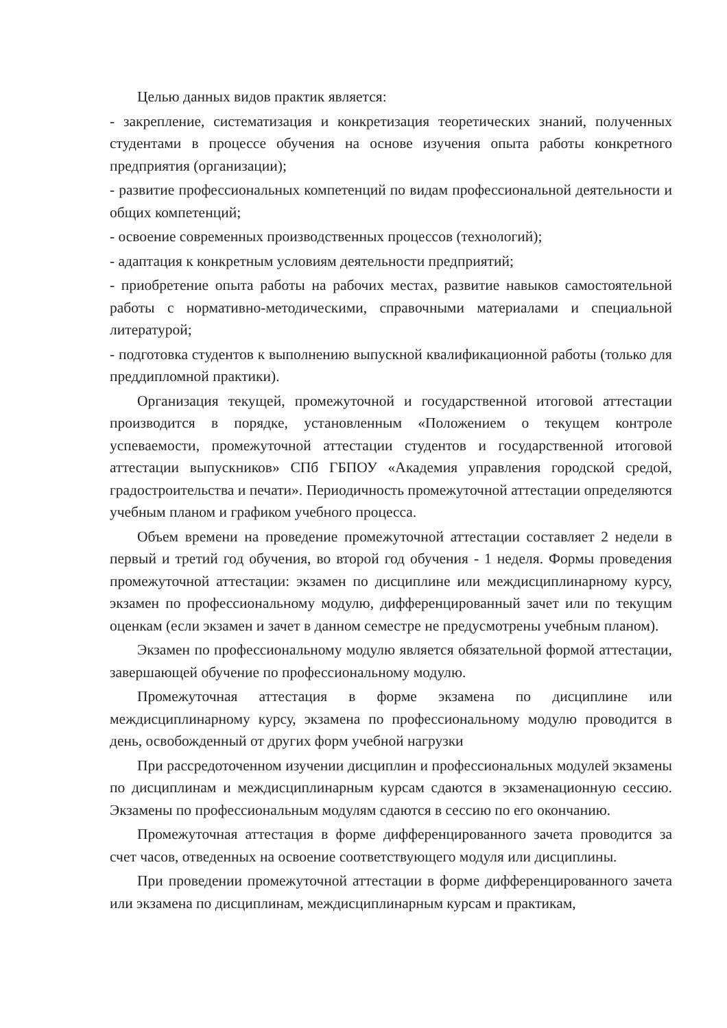Целью данных видов практик является:
- закрепление, систематизация и конкретизация теоретических знаний, полученных студентами в процессе обучения на основе изучения опыта работы конкретного предприятия (организации);
- развитие профессиональных компетенций по видам профессиональной деятельности и общих компетенций;
- освоение современных производственных процессов (технологий);
- адаптация к конкретным условиям деятельности предприятий;
- приобретение опыта работы на рабочих местах, развитие навыков самостоятельной работы с нормативно-методическими, справочными материалами и специальной литературой;
- подготовка студентов к выполнению выпускной квалификационной работы (только для преддипломной практики).
Организация текущей, промежуточной и государственной итоговой аттестации производится в порядке, установленным «Положением о текущем контроле успеваемости, промежуточной аттестации студентов и государственной итоговой аттестации выпускников» СПб ГБПОУ «Академия управления городской средой, градостроительства и печати». Периодичность промежуточной аттестации определяются учебным планом и графиком учебного процесса.
Объем времени на проведение промежуточной аттестации составляет 2 недели в первый и третий год обучения, во второй год обучения - 1 неделя. Формы проведения промежуточной аттестации: экзамен по дисциплине или междисциплинарному курсу, экзамен по профессиональному модулю, дифференцированный зачет или по текущим оценкам (если экзамен и зачет в данном семестре не предусмотрены учебным планом).
Экзамен по профессиональному модулю является обязательной формой аттестации, завершающей обучение по профессиональному модулю.
Промежуточная аттестация в форме экзамена по дисциплине или междисциплинарному курсу, экзамена по профессиональному модулю проводится в день, освобожденный от других форм учебной нагрузки
При рассредоточенном изучении дисциплин и профессиональных модулей экзамены по дисциплинам и междисциплинарным курсам сдаются в экзаменационную сессию. Экзамены по профессиональным модулям сдаются в сессию по его окончанию.
Промежуточная аттестация в форме дифференцированного зачета проводится за счет часов, отведенных на освоение соответствующего модуля или дисциплины.
При проведении промежуточной аттестации в форме дифференцированного зачета или экзамена по дисциплинам, междисциплинарным курсам и практикам,